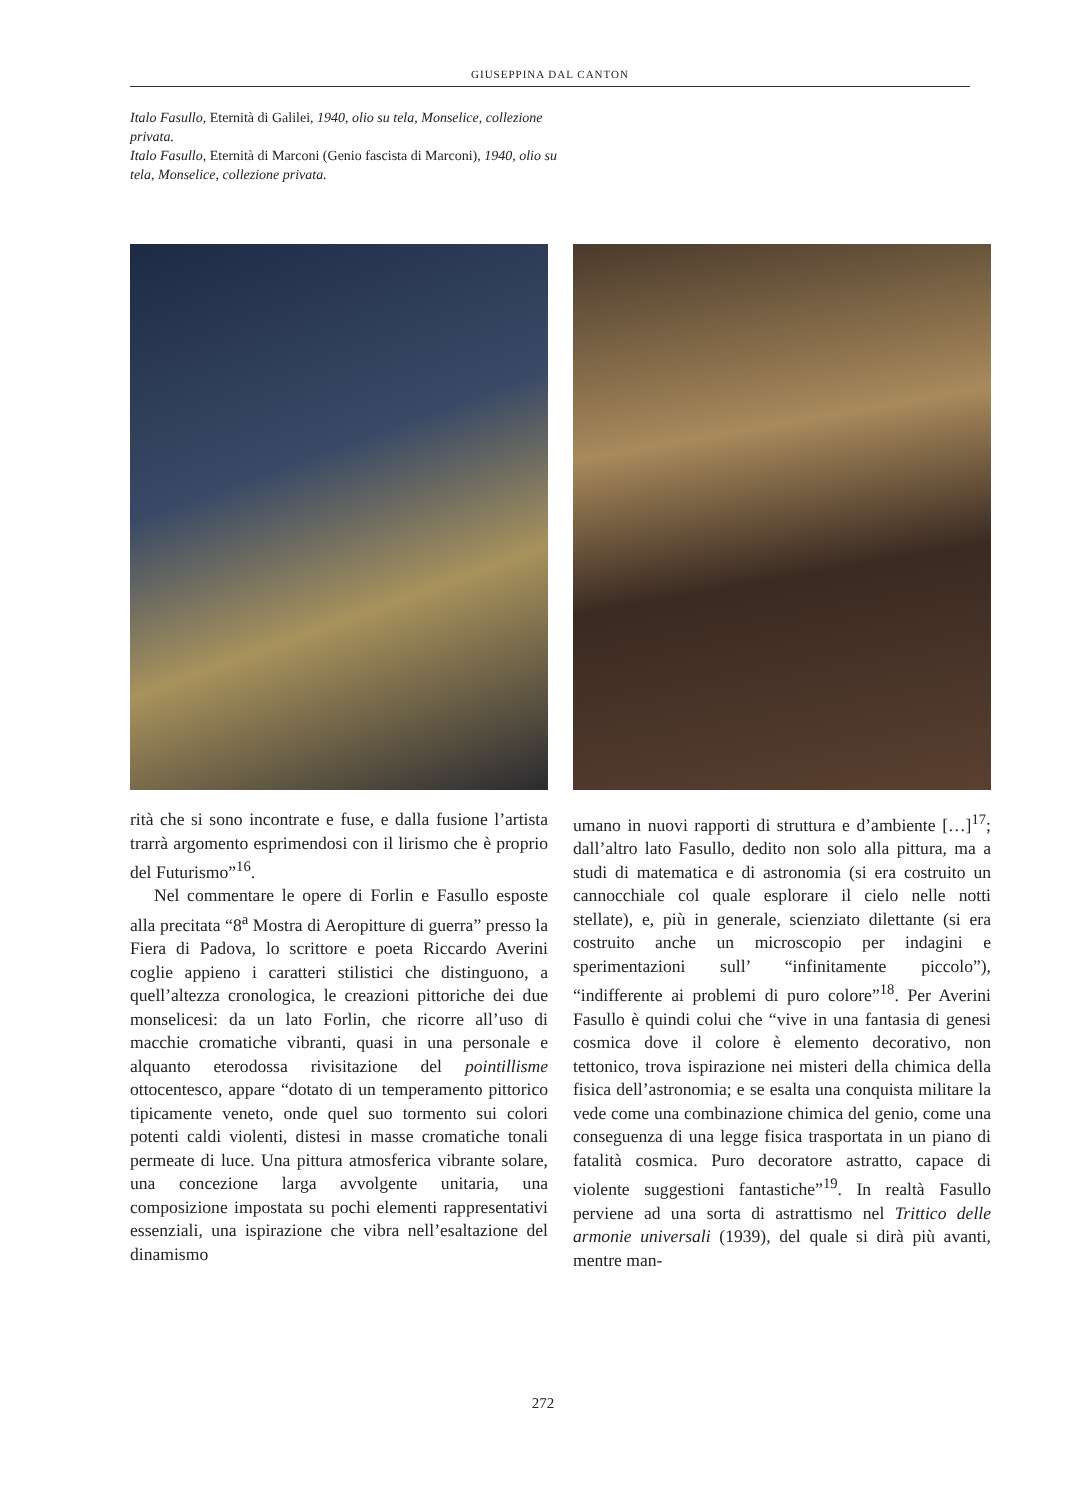GIUSEPPINA DAL CANTON
Italo Fasullo, Eternità di Galilei, 1940, olio su tela, Monselice, collezione privata.
Italo Fasullo, Eternità di Marconi (Genio fascista di Marconi), 1940, olio su tela, Monselice, collezione privata.
rità che si sono incontrate e fuse, e dalla fusione l’artista trarrà argomento esprimendosi con il lirismo che è proprio del Futurismo”<sup>16</sup>.
Nel commentare le opere di Forlin e Fasullo esposte alla precitata “8<sup>a</sup> Mostra di Aeropitture di guerra” presso la Fiera di Padova, lo scrittore e poeta Riccardo Averini coglie appieno i caratteri stilistici che distinguono, a quell’altezza cronologica, le creazioni pittoriche dei due monselicesi: da un lato Forlin, che ricorre all’uso di macchie cromatiche vibranti, quasi in una personale e alquanto eterodossa rivisitazione del pointillisme ottocentesco, appare “dotato di un temperamento pittorico tipicamente veneto, onde quel suo tormento sui colori potenti caldi violenti, distesi in masse cromatiche tonali permeate di luce. Una pittura atmosferica vibrante solare, una concezione larga avvolgente unitaria, una composizione impostata su pochi elementi rappresentativi essenziali, una ispirazione che vibra nell’esaltazione del dinamismo
umano in nuovi rapporti di struttura e d’ambiente […]<sup>17</sup>; dall’altro lato Fasullo, dedito non solo alla pittura, ma a studi di matematica e di astronomia (si era costruito un cannocchiale col quale esplorare il cielo nelle notti stellate), e, più in generale, scienziato dilettante (si era costruito anche un microscopio per indagini e sperimentazioni sull’ “infinitamente piccolo”), “indifferente ai problemi di puro colore”<sup>18</sup>. Per Averini Fasullo è quindi colui che “vive in una fantasia di genesi cosmica dove il colore è elemento decorativo, non tettonico, trova ispirazione nei misteri della chimica della fisica dell’astronomia; e se esalta una conquista militare la vede come una combinazione chimica del genio, come una conseguenza di una legge fisica trasportata in un piano di fatalità cosmica. Puro decoratore astratto, capace di violente suggestioni fantastiche”<sup>19</sup>. In realtà Fasullo perviene ad una sorta di astrattismo nel Trittico delle armonie universali (1939), del quale si dirà più avanti, mentre man-
272